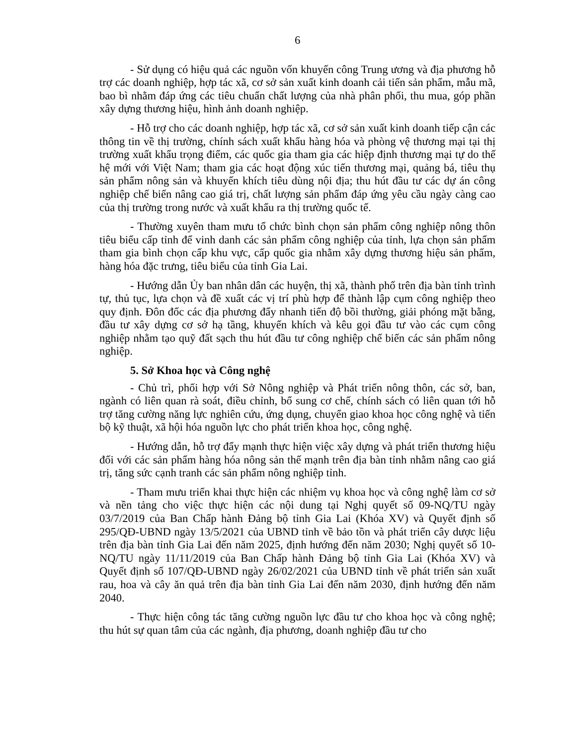6
- Sử dụng có hiệu quả các nguồn vốn khuyến công Trung ương và địa phương hỗ trợ các doanh nghiệp, hợp tác xã, cơ sở sản xuất kinh doanh cải tiến sản phẩm, mẫu mã, bao bì nhằm đáp ứng các tiêu chuẩn chất lượng của nhà phân phối, thu mua, góp phần xây dựng thương hiệu, hình ảnh doanh nghiệp.
- Hỗ trợ cho các doanh nghiệp, hợp tác xã, cơ sở sản xuất kinh doanh tiếp cận các thông tin về thị trường, chính sách xuất khẩu hàng hóa và phòng vệ thương mại tại thị trường xuất khẩu trọng điểm, các quốc gia tham gia các hiệp định thương mại tự do thế hệ mới với Việt Nam; tham gia các hoạt động xúc tiến thương mại, quảng bá, tiêu thụ sản phẩm nông sản và khuyến khích tiêu dùng nội địa; thu hút đầu tư các dự án công nghiệp chế biến nâng cao giá trị, chất lượng sản phẩm đáp ứng yêu cầu ngày càng cao của thị trường trong nước và xuất khẩu ra thị trường quốc tế.
- Thường xuyên tham mưu tổ chức bình chọn sản phẩm công nghiệp nông thôn tiêu biểu cấp tỉnh để vinh danh các sản phẩm công nghiệp của tỉnh, lựa chọn sản phẩm tham gia bình chọn cấp khu vực, cấp quốc gia nhằm xây dựng thương hiệu sản phẩm, hàng hóa đặc trưng, tiêu biểu của tỉnh Gia Lai.
- Hướng dẫn Ủy ban nhân dân các huyện, thị xã, thành phố trên địa bàn tỉnh trình tự, thủ tục, lựa chọn và đề xuất các vị trí phù hợp để thành lập cụm công nghiệp theo quy định. Đôn đốc các địa phương đẩy nhanh tiến độ bồi thường, giải phóng mặt bằng, đầu tư xây dựng cơ sở hạ tầng, khuyến khích và kêu gọi đầu tư vào các cụm công nghiệp nhằm tạo quỹ đất sạch thu hút đầu tư công nghiệp chế biến các sản phẩm nông nghiệp.
5. Sở Khoa học và Công nghệ
- Chủ trì, phối hợp với Sở Nông nghiệp và Phát triển nông thôn, các sở, ban, ngành có liên quan rà soát, điều chỉnh, bổ sung cơ chế, chính sách có liên quan tới hỗ trợ tăng cường năng lực nghiên cứu, ứng dụng, chuyển giao khoa học công nghệ và tiến bộ kỹ thuật, xã hội hóa nguồn lực cho phát triển khoa học, công nghệ.
- Hướng dẫn, hỗ trợ đẩy mạnh thực hiện việc xây dựng và phát triển thương hiệu đối với các sản phẩm hàng hóa nông sản thế mạnh trên địa bàn tỉnh nhằm nâng cao giá trị, tăng sức cạnh tranh các sản phẩm nông nghiệp tỉnh.
- Tham mưu triển khai thực hiện các nhiệm vụ khoa học và công nghệ làm cơ sở và nền tảng cho việc thực hiện các nội dung tại Nghị quyết số 09-NQ/TU ngày 03/7/2019 của Ban Chấp hành Đảng bộ tỉnh Gia Lai (Khóa XV) và Quyết định số 295/QĐ-UBND ngày 13/5/2021 của UBND tỉnh về bảo tồn và phát triển cây dược liệu trên địa bàn tỉnh Gia Lai đến năm 2025, định hướng đến năm 2030; Nghị quyết số 10-NQ/TU ngày 11/11/2019 của Ban Chấp hành Đảng bộ tỉnh Gia Lai (Khóa XV) và Quyết định số 107/QĐ-UBND ngày 26/02/2021 của UBND tỉnh về phát triển sản xuất rau, hoa và cây ăn quả trên địa bàn tỉnh Gia Lai đến năm 2030, định hướng đến năm 2040.
- Thực hiện công tác tăng cường nguồn lực đầu tư cho khoa học và công nghệ; thu hút sự quan tâm của các ngành, địa phương, doanh nghiệp đầu tư cho